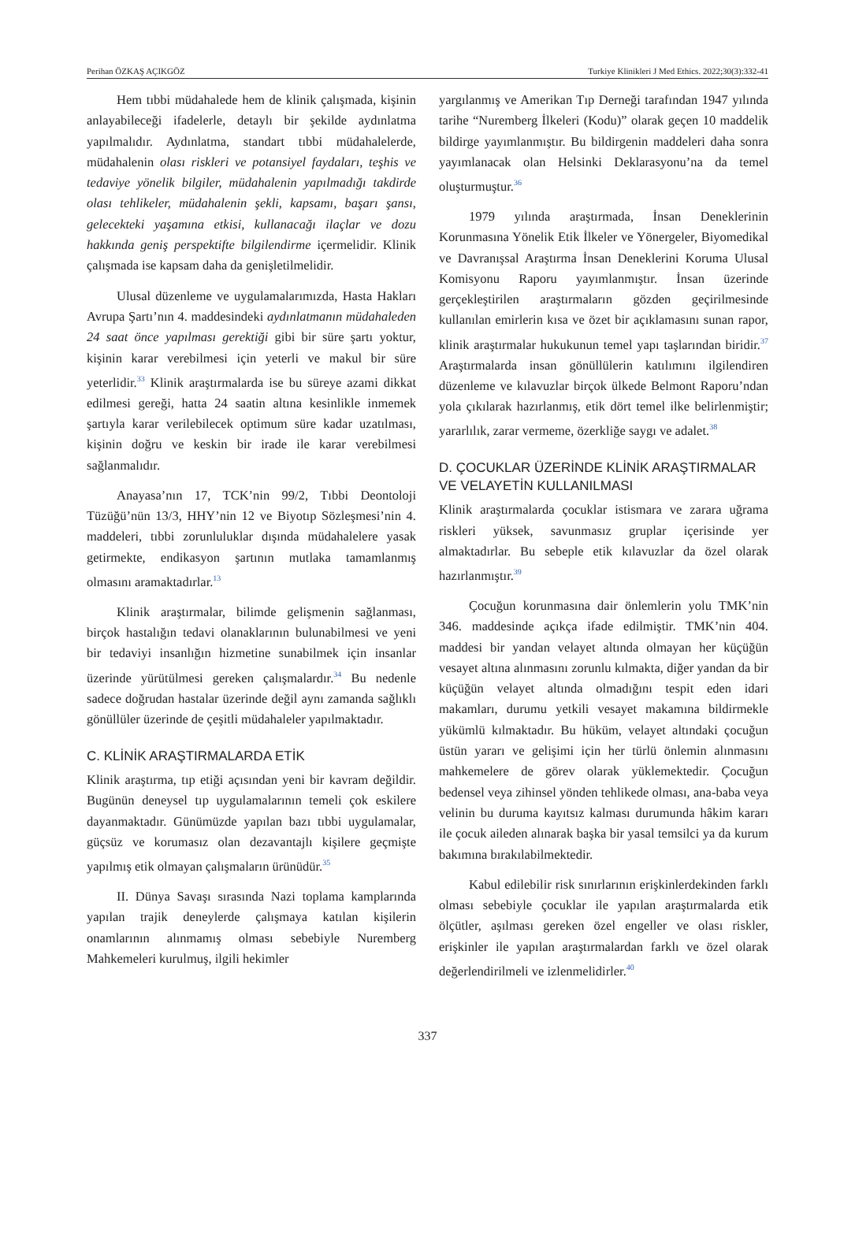Perihan ÖZKAŞ AÇIKGÖZ Turkiye Klinikleri J Med Ethics. 2022;30(3):332-41
Hem tıbbi müdahalede hem de klinik çalışmada, kişinin anlayabileceği ifadelerle, detaylı bir şekilde aydınlatma yapılmalıdır. Aydınlatma, standart tıbbi müdahalelerde, müdahalenin olası riskleri ve potansiyel faydaları, teşhis ve tedaviye yönelik bilgiler, müdahalenin yapılmadığı takdirde olası tehlikeler, müdahalenin şekli, kapsamı, başarı şansı, gelecekteki yaşamına etkisi, kullanacağı ilaçlar ve dozu hakkında geniş perspektifte bilgilendirme içermelidir. Klinik çalışmada ise kapsam daha da genişletilmelidir.
Ulusal düzenleme ve uygulamalarımızda, Hasta Hakları Avrupa Şartı’nın 4. maddesindeki aydınlatmanın müdahaleden 24 saat önce yapılması gerektiği gibi bir süre şartı yoktur, kişinin karar verebilmesi için yeterli ve makul bir süre yeterlidir.<sup>33</sup> Klinik araştırmalarda ise bu süreye azami dikkat edilmesi gereği, hatta 24 saatin altına kesinlikle inmemek şartıyla karar verilebilecek optimum süre kadar uzatılması, kişinin doğru ve keskin bir irade ile karar verebilmesi sağlanmalıdır.
Anayasa’nın 17, TCK’nin 99/2, Tıbbi Deontoloji Tüzüğü’nün 13/3, HHY’nin 12 ve Biyotıp Sözleşmesi’nin 4. maddeleri, tıbbi zorunluluklar dışında müdahalelere yasak getirmekte, endikasyon şartının mutlaka tamamlanmış olmasını aramaktadırlar.<sup>13</sup>
Klinik araştırmalar, bilimde gelişmenin sağlanması, birçok hastalığın tedavi olanaklarının bulunabilmesi ve yeni bir tedaviyi insanlığın hizmetine sunabilmek için insanlar üzerinde yürütülmesi gereken çalışmalardır.<sup>34</sup> Bu nedenle sadece doğrudan hastalar üzerinde değil aynı zamanda sağlıklı gönüllüler üzerinde de çeşitli müdahaleler yapılmaktadır.
C. KLİNİK ARAŞTIRMALARDA ETİK
Klinik araştırma, tıp etiği açısından yeni bir kavram değildir. Bugünün deneysel tıp uygulamalarının temeli çok eskilere dayanmaktadır. Günümüzde yapılan bazı tıbbi uygulamalar, güçsüz ve korumasız olan dezavantajlı kişilere geçmişte yapılmış etik olmayan çalışmaların ürünüdür.<sup>35</sup>
II. Dünya Savaşı sırasında Nazi toplama kamplarında yapılan trajik deneylerde çalışmaya katılan kişilerin onamlarının alınmamış olması sebebiyle Nuremberg Mahkemeleri kurulmuş, ilgili hekimler
yargılanmış ve Amerikan Tıp Derneği tarafından 1947 yılında tarihe “Nuremberg İlkeleri (Kodu)” olarak geçen 10 maddelik bildirge yayımlanmıştır. Bu bildirgenin maddeleri daha sonra yayımlanacak olan Helsinki Deklarasyonu’na da temel oluşturmuştur.<sup>36</sup>
1979 yılında araştırmada, İnsan Deneklerinin Korunmasına Yönelik Etik İlkeler ve Yönergeler, Biyomedikal ve Davranışsal Araştırma İnsan Deneklerini Koruma Ulusal Komisyonu Raporu yayımlanmıştır. İnsan üzerinde gerçekleştirilen araştırmaların gözden geçirilmesinde kullanılan emirlerin kısa ve özet bir açıklamasını sunan rapor, klinik araştırmalar hukukunun temel yapı taşlarından biridir.<sup>37</sup> Araştırmalarda insan gönüllülerin katılımını ilgilendiren düzenleme ve kılavuzlar birçok ülkede Belmont Raporu’ndan yola çıkılarak hazırlanmış, etik dört temel ilke belirlenmiştir; yararlılık, zarar vermeme, özerkliğe saygı ve adalet.<sup>38</sup>
D. ÇOCUKLAR ÜZERİNDE KLİNİK ARAŞTIRMALAR VE VELAYETİN KULLANILMASI
Klinik araştırmalarda çocuklar istismara ve zarara uğrama riskleri yüksek, savunmasız gruplar içerisinde yer almaktadırlar. Bu sebeple etik kılavuzlar da özel olarak hazırlanmıştır.<sup>39</sup>
Çocuğun korunmasına dair önlemlerin yolu TMK’nin 346. maddesinde açıkça ifade edilmiştir. TMK’nin 404. maddesi bir yandan velayet altında olmayan her küçüğün vesayet altına alınmasını zorunlu kılmakta, diğer yandan da bir küçüğün velayet altında olmadığını tespit eden idari makamları, durumu yetkili vesayet makamına bildirmekle yükümlü kılmaktadır. Bu hüküm, velayet altındaki çocuğun üstün yararı ve gelişimi için her türlü önlemin alınmasını mahkemelere de görev olarak yüklemektedir. Çocuğun bedensel veya zihinsel yönden tehlikede olması, ana-baba veya velinin bu duruma kayıtsız kalması durumunda hâkim kararı ile çocuk aileden alınarak başka bir yasal temsilci ya da kurum bakımına bırakılabilmektedir.
Kabul edilebilir risk sınırlarının erişkinlerdekinden farklı olması sebebiyle çocuklar ile yapılan araştırmalarda etik ölçütler, aşılması gereken özel engeller ve olası riskler, erişkinler ile yapılan araştırmalardan farklı ve özel olarak değerlendirilmeli ve izlenmelidirler.<sup>40</sup>
337